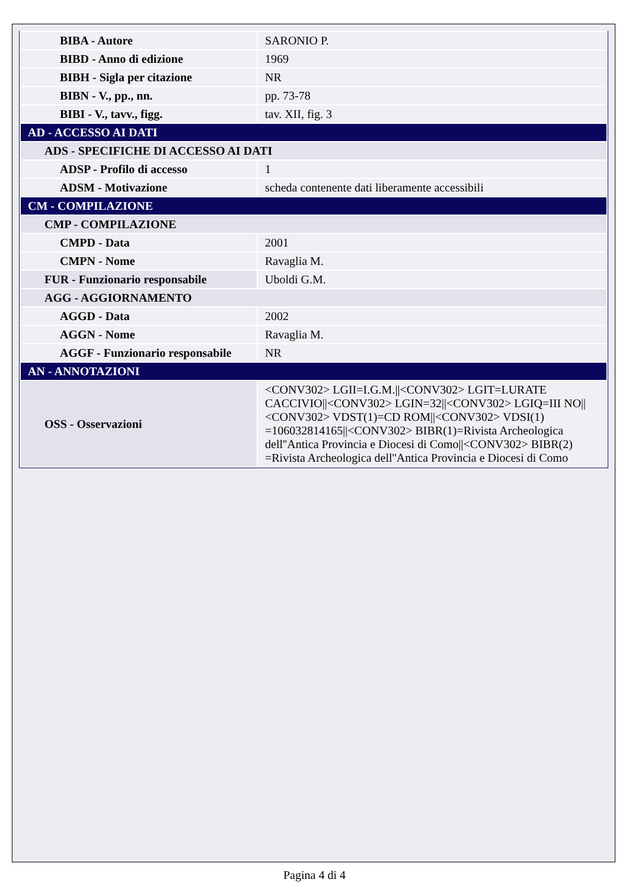| BIBA - Autore | SARONIO P. |
| BIBD - Anno di edizione | 1969 |
| BIBH - Sigla per citazione | NR |
| BIBN - V., pp., nn. | pp. 73-78 |
| BIBI - V., tavv., figg. | tav. XII, fig. 3 |
| AD - ACCESSO AI DATI | |
| ADS - SPECIFICHE DI ACCESSO AI DATI | |
| ADSP - Profilo di accesso | 1 |
| ADSM - Motivazione | scheda contenente dati liberamente accessibili |
| CM - COMPILAZIONE | |
| CMP - COMPILAZIONE | |
| CMPD - Data | 2001 |
| CMPN - Nome | Ravaglia M. |
| FUR - Funzionario responsabile | Uboldi G.M. |
| AGG - AGGIORNAMENTO | |
| AGGD - Data | 2002 |
| AGGN - Nome | Ravaglia M. |
| AGGF - Funzionario responsabile | NR |
| AN - ANNOTAZIONI | |
| OSS - Osservazioni | <CONV302> LGII=I.G.M.//<CONV302> LGIT=LURATE CACCIVIO//<CONV302> LGIN=32//<CONV302> LGIQ=III NO//<CONV302> VDST(1)=CD ROM//<CONV302> VDSI(1) =106032814165//<CONV302> BIBR(1)=Rivista Archeologica dell''Antica Provincia e Diocesi di Como//<CONV302> BIBR(2) =Rivista Archeologica dell''Antica Provincia e Diocesi di Como |
Pagina 4 di 4